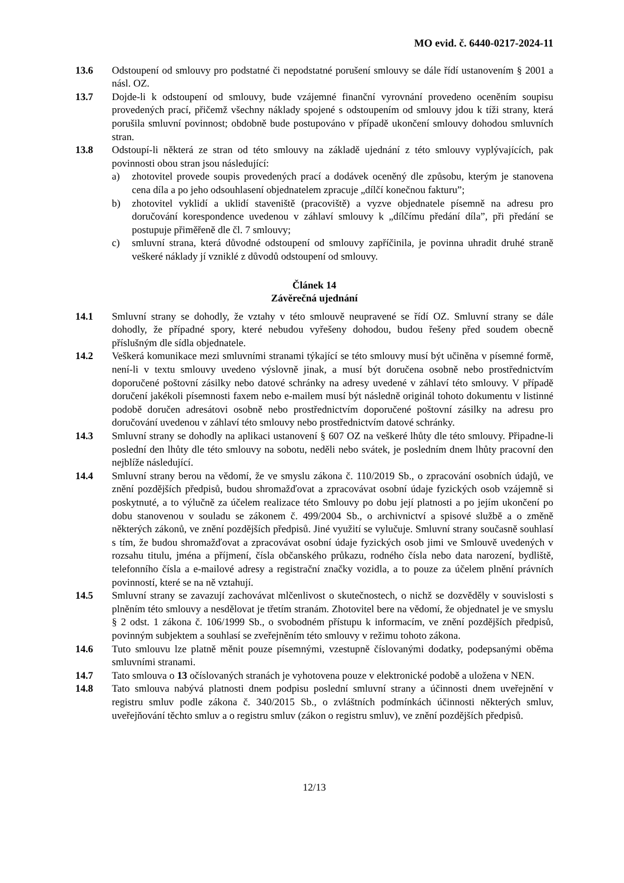MO evid. č. 6440-0217-2024-11
13.6 Odstoupení od smlouvy pro podstatné či nepodstatné porušení smlouvy se dále řídí ustanovením § 2001 a násl. OZ.
13.7 Dojde-li k odstoupení od smlouvy, bude vzájemné finanční vyrovnání provedeno oceněním soupisu provedených prací, přičemž všechny náklady spojené s odstoupením od smlouvy jdou k tíži strany, která porušila smluvní povinnost; obdobně bude postupováno v případě ukončení smlouvy dohodou smluvních stran.
13.8 Odstoupí-li některá ze stran od této smlouvy na základě ujednání z této smlouvy vyplývajících, pak povinnosti obou stran jsou následující:
a) zhotovitel provede soupis provedených prací a dodávek oceněný dle způsobu, kterým je stanovena cena díla a po jeho odsouhlasení objednatelem zpracuje „dílčí konečnou fakturu”;
b) zhotovitel vyklidí a uklidí staveniště (pracoviště) a vyzve objednatele písemně na adresu pro doručování korespondence uvedenou v záhlaví smlouvy k „dílčímu předání díla”, při předání se postupuje přiměřeně dle čl. 7 smlouvy;
c) smluvní strana, která důvodné odstoupení od smlouvy zapříčinila, je povinna uhradit druhé straně veškeré náklady jí vzniklé z důvodů odstoupení od smlouvy.
Článek 14
Závěrečná ujednání
14.1 Smluvní strany se dohodly, že vztahy v této smlouvě neupravené se řídí OZ. Smluvní strany se dále dohodly, že případné spory, které nebudou vyřešeny dohodou, budou řešeny před soudem obecně příslušným dle sídla objednatele.
14.2 Veškerá komunikace mezi smluvními stranami týkající se této smlouvy musí být učiněna v písemné formě, není-li v textu smlouvy uvedeno výslovně jinak, a musí být doručena osobně nebo prostřednictvím doporučené poštovní zásilky nebo datové schránky na adresy uvedené v záhlaví této smlouvy. V případě doručení jakékoli písemnosti faxem nebo e-mailem musí být následně originál tohoto dokumentu v listinné podobě doručen adresátovi osobně nebo prostřednictvím doporučené poštovní zásilky na adresu pro doručování uvedenou v záhlaví této smlouvy nebo prostřednictvím datové schránky.
14.3 Smluvní strany se dohodly na aplikaci ustanovení § 607 OZ na veškeré lhůty dle této smlouvy. Připadne-li poslední den lhůty dle této smlouvy na sobotu, neděli nebo svátek, je posledním dnem lhůty pracovní den nejblíže následující.
14.4 Smluvní strany berou na vědomí, že ve smyslu zákona č. 110/2019 Sb., o zpracování osobních údajů, ve znění pozdějších předpisů, budou shromažďovat a zpracovávat osobní údaje fyzických osob vzájemně si poskytnuté, a to výlučně za účelem realizace této Smlouvy po dobu její platnosti a po jejím ukončení po dobu stanovenou v souladu se zákonem č. 499/2004 Sb., o archivnictví a spisové službě a o změně některých zákonů, ve znění pozdějších předpisů. Jiné využití se vylučuje. Smluvní strany současně souhlasí s tím, že budou shromažďovat a zpracovávat osobní údaje fyzických osob jimi ve Smlouvě uvedených v rozsahu titulu, jména a příjmení, čísla občanského průkazu, rodného čísla nebo data narození, bydliště, telefonního čísla a e-mailové adresy a registrační značky vozidla, a to pouze za účelem plnění právních povinností, které se na ně vztahují.
14.5 Smluvní strany se zavazují zachovávat mlčenlivost o skutečnostech, o nichž se dozvěděly v souvislosti s plněním této smlouvy a nesdělovat je třetím stranám. Zhotovitel bere na vědomí, že objednatel je ve smyslu § 2 odst. 1 zákona č. 106/1999 Sb., o svobodném přístupu k informacím, ve znění pozdějších předpisů, povinným subjektem a souhlasí se zveřejněním této smlouvy v režimu tohoto zákona.
14.6 Tuto smlouvu lze platně měnit pouze písemnými, vzestupně číslovanými dodatky, podepsanými oběma smluvními stranami.
14.7 Tato smlouva o 13 očíslovaných stranách je vyhotovena pouze v elektronické podobě a uložena v NEN.
14.8 Tato smlouva nabývá platnosti dnem podpisu poslední smluvní strany a účinnosti dnem uveřejnění v registru smluv podle zákona č. 340/2015 Sb., o zvláštních podmínkách účinnosti některých smluv, uveřejňování těchto smluv a o registru smluv (zákon o registru smluv), ve znění pozdějších předpisů.
12/13